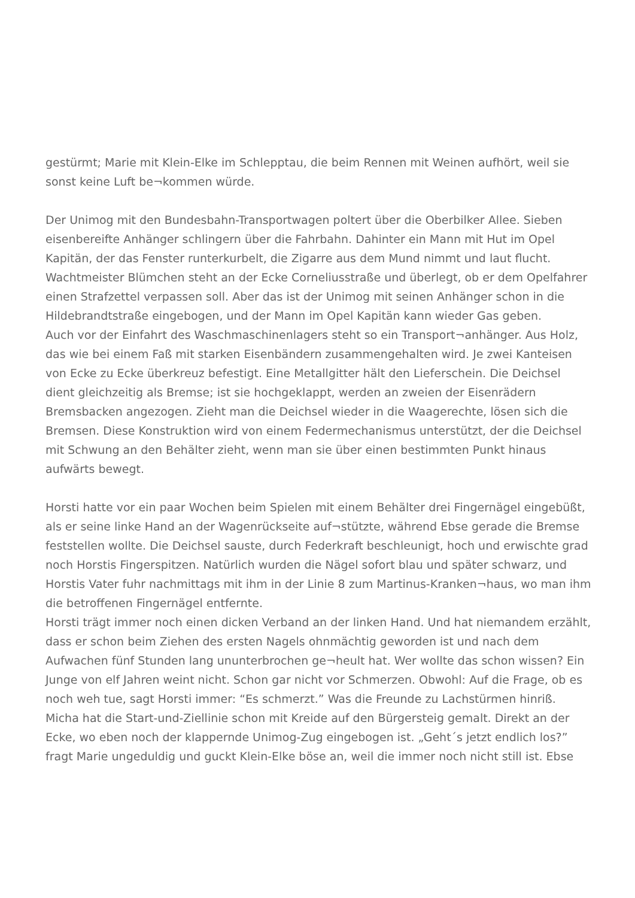gestürmt; Marie mit Klein-Elke im Schlepptau, die beim Rennen mit Weinen aufhört, weil sie sonst keine Luft be¬kommen würde.
Der Unimog mit den Bundesbahn-Transportwagen poltert über die Oberbilker Allee. Sieben eisenbereifte Anhänger schlingern über die Fahrbahn. Dahinter ein Mann mit Hut im Opel Kapitän, der das Fenster runterkurbelt, die Zigarre aus dem Mund nimmt und laut flucht. Wachtmeister Blümchen steht an der Ecke Corneliusstraße und überlegt, ob er dem Opelfahrer einen Strafzettel verpassen soll. Aber das ist der Unimog mit seinen Anhänger schon in die Hildebrandtstraße eingebogen, und der Mann im Opel Kapitän kann wieder Gas geben.
Auch vor der Einfahrt des Waschmaschinenlagers steht so ein Transport¬anhänger. Aus Holz, das wie bei einem Faß mit starken Eisenbändern zusammengehalten wird. Je zwei Kanteisen von Ecke zu Ecke überkreuz befestigt. Eine Metallgitter hält den Lieferschein. Die Deichsel dient gleichzeitig als Bremse; ist sie hochgeklappt, werden an zweien der Eisenrädern Bremsbacken angezogen. Zieht man die Deichsel wieder in die Waagerechte, lösen sich die Bremsen. Diese Konstruktion wird von einem Federmechanismus unterstützt, der die Deichsel mit Schwung an den Behälter zieht, wenn man sie über einen bestimmten Punkt hinaus aufwärts bewegt.
Horsti hatte vor ein paar Wochen beim Spielen mit einem Behälter drei Fingernägel eingebüßt, als er seine linke Hand an der Wagenrückseite auf¬stützte, während Ebse gerade die Bremse feststellen wollte. Die Deichsel sauste, durch Federkraft beschleunigt, hoch und erwischte grad noch Horstis Fingerspitzen. Natürlich wurden die Nägel sofort blau und später schwarz, und Horstis Vater fuhr nachmittags mit ihm in der Linie 8 zum Martinus-Kranken¬haus, wo man ihm die betroffenen Fingernägel entfernte.
Horsti trägt immer noch einen dicken Verband an der linken Hand. Und hat niemandem erzählt, dass er schon beim Ziehen des ersten Nagels ohnmächtig geworden ist und nach dem Aufwachen fünf Stunden lang ununterbrochen ge¬heult hat. Wer wollte das schon wissen? Ein Junge von elf Jahren weint nicht. Schon gar nicht vor Schmerzen. Obwohl: Auf die Frage, ob es noch weh tue, sagt Horsti immer: “Es schmerzt.” Was die Freunde zu Lachstürmen hinriß.
Micha hat die Start-und-Ziellinie schon mit Kreide auf den Bürgersteig gemalt. Direkt an der Ecke, wo eben noch der klappernde Unimog-Zug eingebogen ist. „Geht´s jetzt endlich los?” fragt Marie ungeduldig und guckt Klein-Elke böse an, weil die immer noch nicht still ist. Ebse